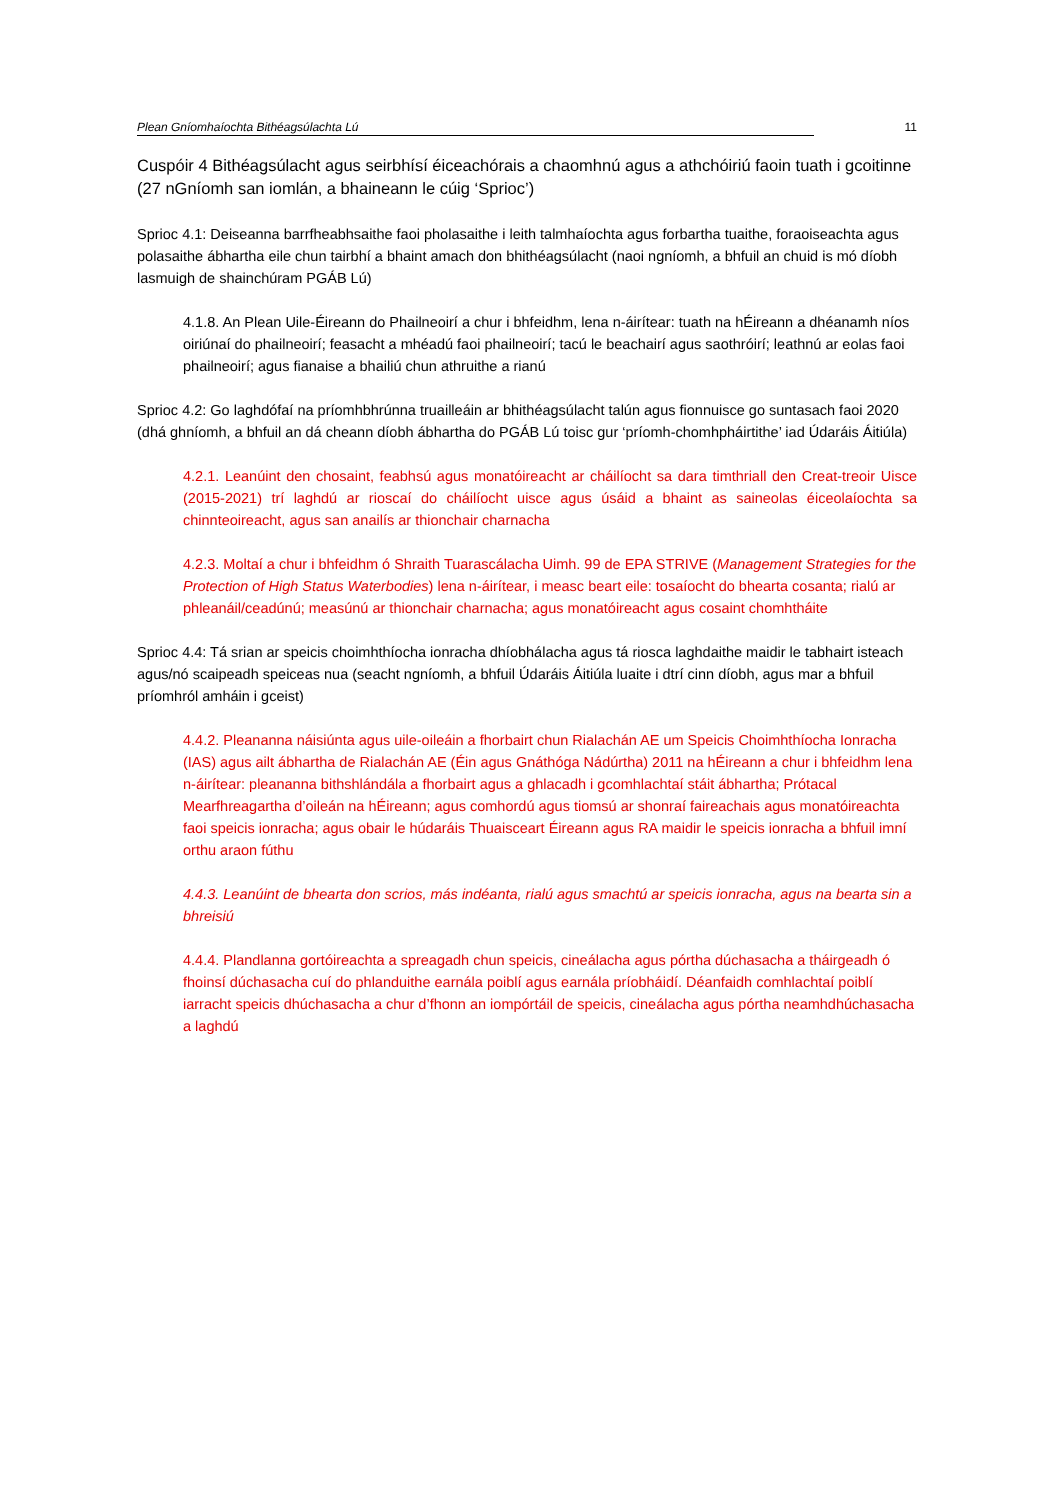Plean Gníomhaíochta Bithéagsúlachta Lú 11
Cuspóir 4 Bithéagsúlacht agus seirbhísí éiceachórais a chaomhnú agus a athchóiriú faoin tuath i gcoitinne (27 nGníomh san iomlán, a bhaineann le cúig ‘Sprioc’)
Sprioc 4.1: Deiseanna barrfheabhsaithe faoi pholasaithe i leith talmhaíochta agus forbartha tuaithe, foraoiseachta agus polasaithe ábhartha eile chun tairbhí a bhaint amach don bhithéagsúlacht (naoi ngníomh, a bhfuil an chuid is mó díobh lasmuigh de shainchúram PGÁB Lú)
4.1.8. An Plean Uile-Éireann do Phailneoirí a chur i bhfeidhm, lena n-áirítear: tuath na hÉireann a dhéanamh níos oiriúnaí do phailneoirí; feasacht a mhéadú faoi phailneoirí; tacú le beachairí agus saothróirí; leathnú ar eolas faoi phailneoirí; agus fianaise a bhailiú chun athruithe a rianú
Sprioc 4.2: Go laghdófaí na príomhbhrúnna truailleáin ar bhithéagsúlacht talún agus fionnuisce go suntasach faoi 2020 (dhá ghníomh, a bhfuil an dá cheann díobh ábhartha do PGÁB Lú toisc gur ‘príomh-chomhpháirtithe’ iad Údaráis Áitiúla)
4.2.1. Leanúint den chosaint, feabhsú agus monatóireacht ar cháilíocht sa dara timthriall den Creat-treoir Uisce (2015-2021) trí laghdú ar rioscaí do cháilíocht uisce agus úsáid a bhaint as saineolas éiceolaíochta sa chinnteoireacht, agus san anailís ar thionchair charnacha
4.2.3. Moltaí a chur i bhfeidhm ó Shraith Tuarascálacha Uimh. 99 de EPA STRIVE (Management Strategies for the Protection of High Status Waterbodies) lena n-áirítear, i measc beart eile: tosaíocht do bhearta cosanta; rialú ar phleanáil/ceadúnú; measúnú ar thionchair charnacha; agus monatóireacht agus cosaint chomhtháite
Sprioc 4.4: Tá srian ar speicis choimhthíocha ionracha dhíobhálacha agus tá riosca laghdaithe maidir le tabhairt isteach agus/nó scaipeadh speiceas nua (seacht ngníomh, a bhfuil Údaráis Áitiúla luaite i dtrí cinn díobh, agus mar a bhfuil príomhról amháin i gceist)
4.4.2. Pleananna náisiúnta agus uile-oileáin a fhorbairt chun Rialachán AE um Speicis Choimhthíocha Ionracha (IAS) agus ailt ábhartha de Rialachán AE (Éin agus Gnáthóga Nádúrtha) 2011 na hÉireann a chur i bhfeidhm lena n-áirítear: pleananna bithshlándála a fhorbairt agus a ghlacadh i gcomhlachtaí stáit ábhartha; Prótacal Mearfhreagartha d’oileán na hÉireann; agus comhordú agus tiomsú ar shonraí faireachais agus monatóireachta faoi speicis ionracha; agus obair le húdaráis Thuaisceart Éireann agus RA maidir le speicis ionracha a bhfuil imní orthu araon fúthu
4.4.3. Leanúint de bhearta don scrios, más indéanta, rialú agus smachtú ar speicis ionracha, agus na bearta sin a bhreisiú
4.4.4. Plandlanna gortóireachta a spreagadh chun speicis, cineálacha agus pórtha dúchasacha a tháirgeadh ó fhoinsí dúchasacha cuí do phlanduithe earnála poiblí agus earnála príobháidí. Déanfaidh comhlachtaí poiblí iarracht speicis dhúchasacha a chur d’fhonn an iompórtáil de speicis, cineálacha agus pórtha neamhdhúchasacha a laghdú